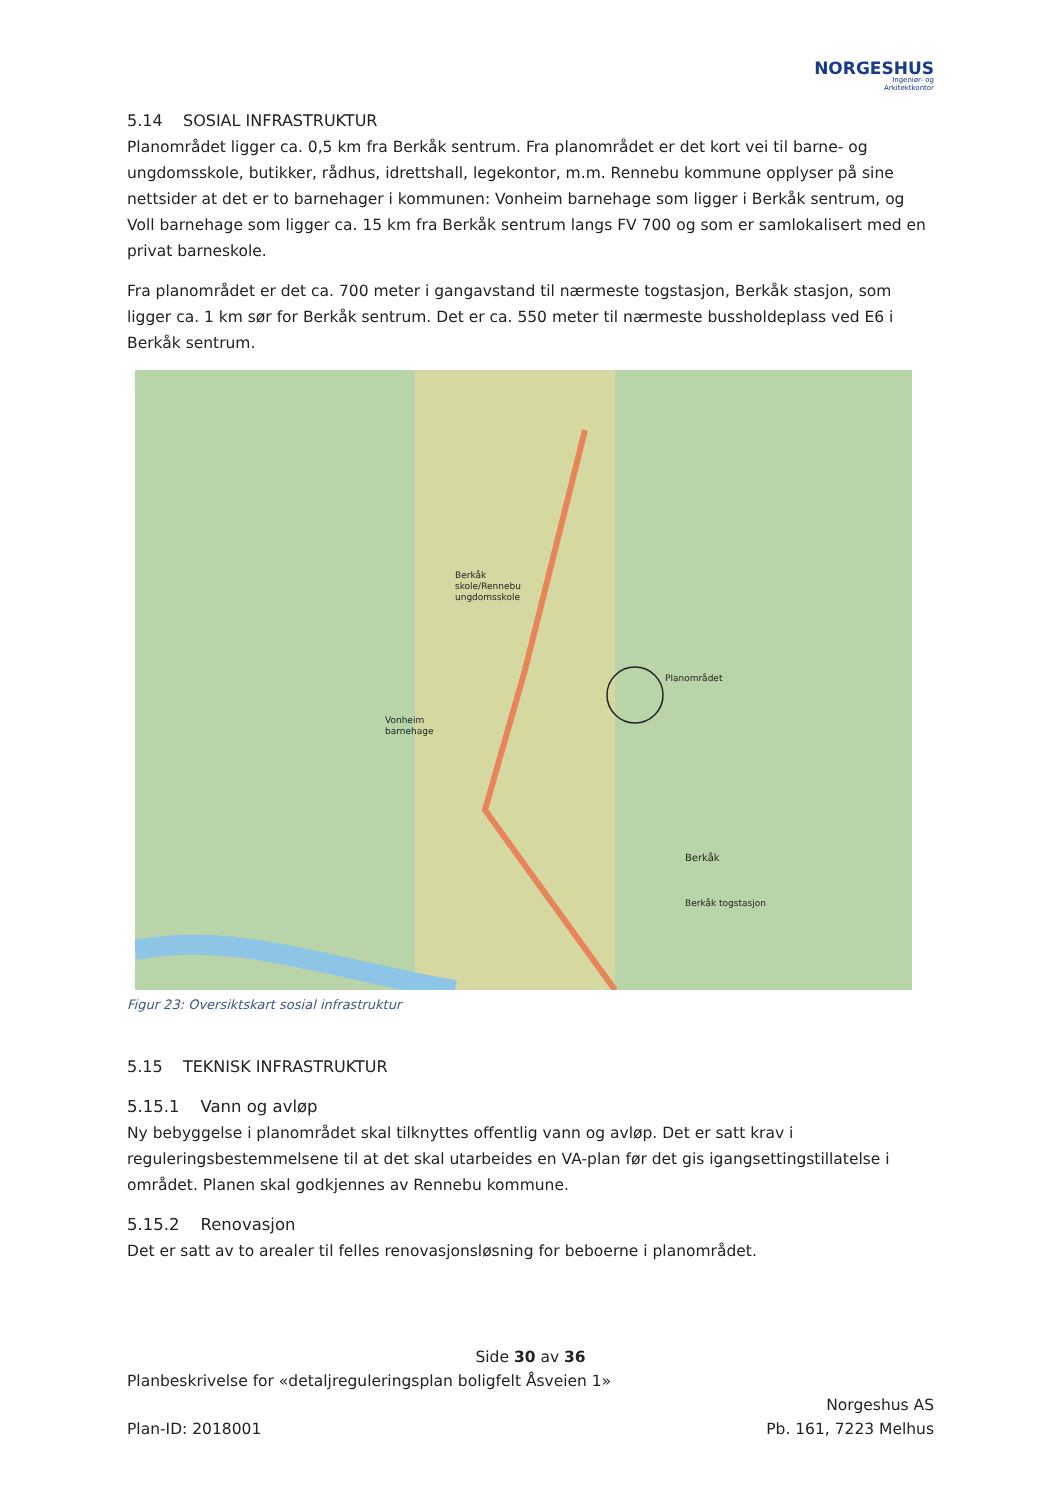NORGESHUS
Ingeniør- og
Arkitektkontor
5.14 SOSIAL INFRASTRUKTUR
Planområdet ligger ca. 0,5 km fra Berkåk sentrum. Fra planområdet er det kort vei til barne- og ungdomsskole, butikker, rådhus, idrettshall, legekontor, m.m. Rennebu kommune opplyser på sine nettsider at det er to barnehager i kommunen: Vonheim barnehage som ligger i Berkåk sentrum, og Voll barnehage som ligger ca. 15 km fra Berkåk sentrum langs FV 700 og som er samlokalisert med en privat barneskole.
Fra planområdet er det ca. 700 meter i gangavstand til nærmeste togstasjon, Berkåk stasjon, som ligger ca. 1 km sør for Berkåk sentrum. Det er ca. 550 meter til nærmeste bussholdeplass ved E6 i Berkåk sentrum.
Berkåk
skole/Rennebu
ungdomsskole
Planområdet
Vonheim
barnehage
Berkåk togstasjon
Berkåk
Figur 23: Oversiktskart sosial infrastruktur
5.15 TEKNISK INFRASTRUKTUR
5.15.1 Vann og avløp
Ny bebyggelse i planområdet skal tilknyttes offentlig vann og avløp. Det er satt krav i reguleringsbestemmelsene til at det skal utarbeides en VA-plan før det gis igangsettingstillatelse i området. Planen skal godkjennes av Rennebu kommune.
5.15.2 Renovasjon
Det er satt av to arealer til felles renovasjonsløsning for beboerne i planområdet.
Side 30 av 36
Planbeskrivelse for «detaljreguleringsplan boligfelt Åsveien 1»
Norgeshus AS
Plan-ID: 2018001 Pb. 161, 7223 Melhus